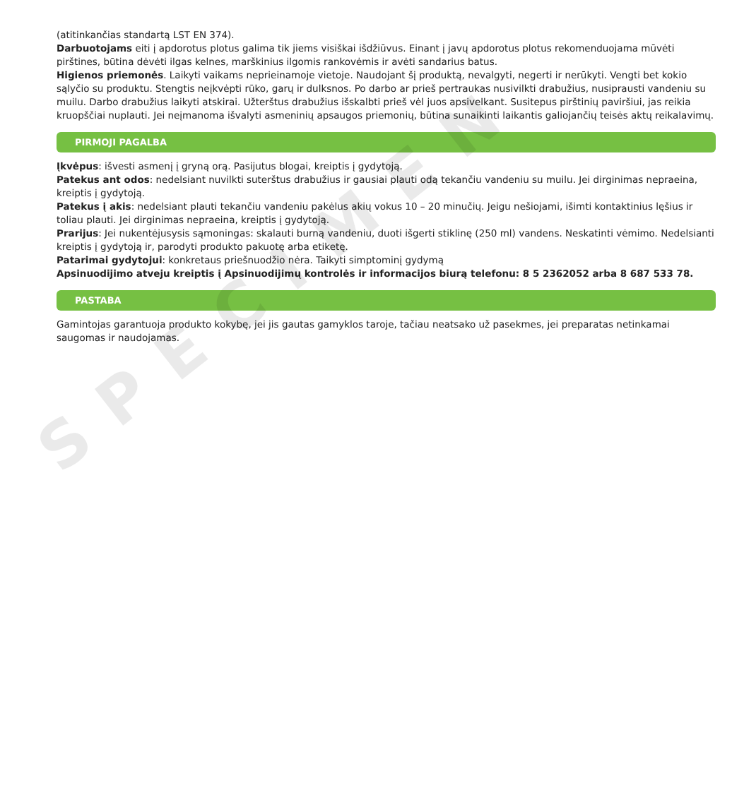SPECIMEN
(atitinkančias standartą LST EN 374).
Darbuotojams eiti į apdorotus plotus galima tik jiems visiškai išdžiūvus. Einant į javų apdorotus plotus rekomenduojama mūvėti pirštines, būtina dėvėti ilgas kelnes, marškinius ilgomis rankovėmis ir avėti sandarius batus.
Higienos priemonės. Laikyti vaikams neprieinamoje vietoje. Naudojant šį produktą, nevalgyti, negerti ir nerūkyti. Vengti bet kokio sąlyčio su produktu. Stengtis neįkvėpti rūko, garų ir dulksnos. Po darbo ar prieš pertraukas nusivilkti drabužius, nusiprausti vandeniu su muilu. Darbo drabužius laikyti atskirai. Užterštus drabužius išskalbti prieš vėl juos apsivelkant. Susitepus pirštinių paviršiui, jas reikia kruopščiai nuplauti. Jei neįmanoma išvalyti asmeninių apsaugos priemonių, būtina sunaikinti laikantis galiojančių teisės aktų reikalavimų.
PIRMOJI PAGALBA
Įkvėpus: išvesti asmenį į gryną orą. Pasijutus blogai, kreiptis į gydytoją.
Patekus ant odos: nedelsiant nuvilkti suterštus drabužius ir gausiai plauti odą tekančiu vandeniu su muilu. Jei dirginimas nepraeina, kreiptis į gydytoją.
Patekus į akis: nedelsiant plauti tekančiu vandeniu pakėlus akių vokus 10 – 20 minučių. Jeigu nešiojami, išimti kontaktinius lęšius ir toliau plauti. Jei dirginimas nepraeina, kreiptis į gydytoją.
Prarijus: Jei nukentėjusysis sąmoningas: skalauti burną vandeniu, duoti išgerti stiklinę (250 ml) vandens. Neskatinti vėmimo. Nedelsianti kreiptis į gydytoją ir, parodyti produkto pakuotę arba etiketę.
Patarimai gydytojui: konkretaus priešnuodžio nėra. Taikyti simptominį gydymą
Apsinuodijimo atveju kreiptis į Apsinuodijimų kontrolės ir informacijos biurą telefonu: 8 5 2362052 arba 8 687 533 78.
PASTABA
Gamintojas garantuoja produkto kokybę, jei jis gautas gamyklos taroje, tačiau neatsako už pasekmes, jei preparatas netinkamai saugomas ir naudojamas.